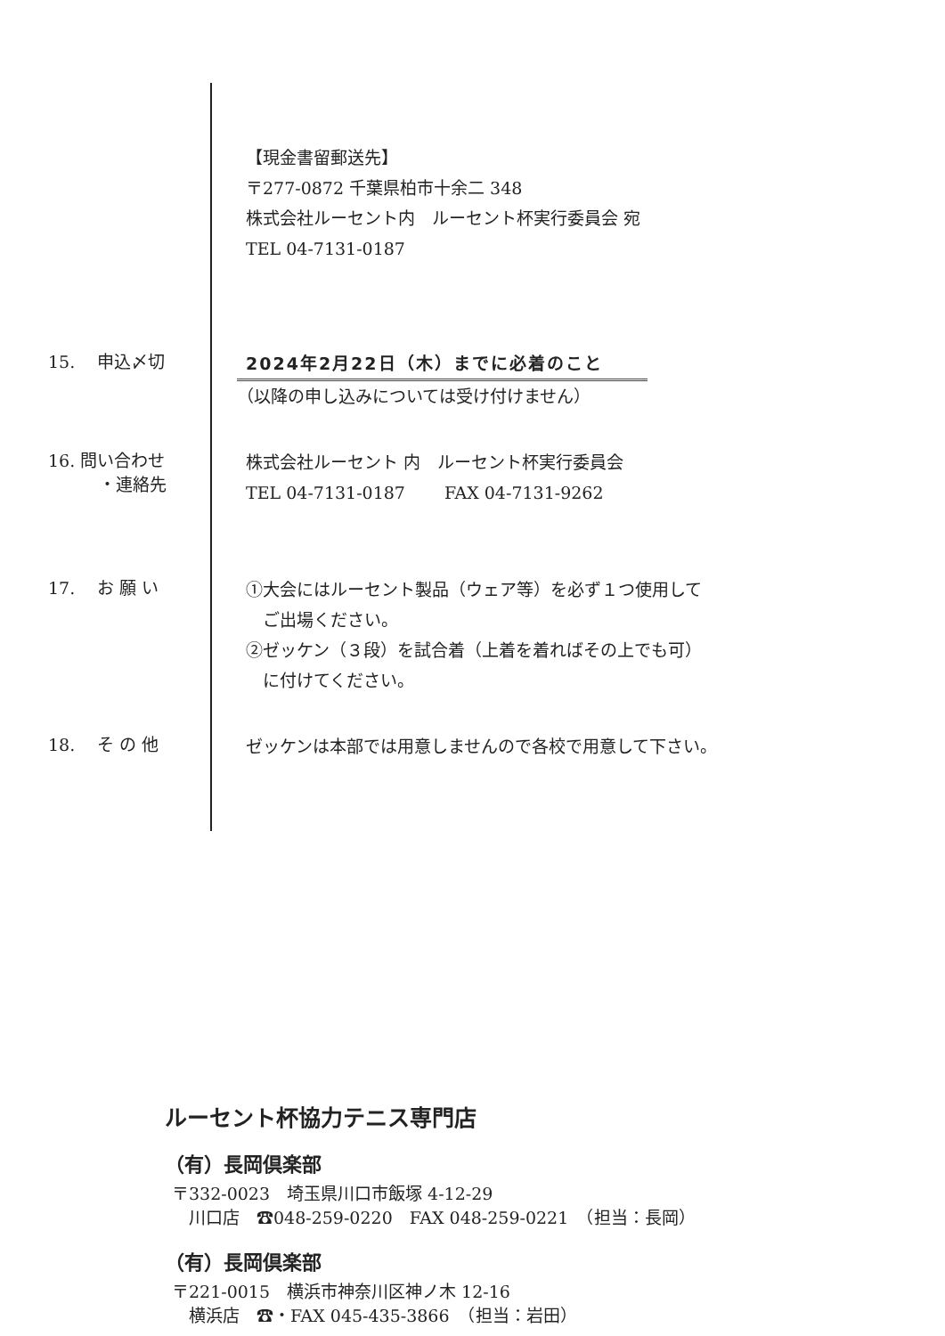【現金書留郵送先】
〒277-0872 千葉県柏市十余二 348
株式会社ルーセント内　ルーセント杯実行委員会 宛
TEL 04-7131-0187
15.　 申込〆切
2024年2月22日（木）までに必着のこと
（以降の申し込みについては受け付けません）
16. 問い合わせ
　　　・連絡先
株式会社ルーセント 内　ルーセント杯実行委員会
TEL 04-7131-0187　　 FAX 04-7131-9262
17.　 お 願 い
①大会にはルーセント製品（ウェア等）を必ず１つ使用して
　ご出場ください。
②ゼッケン（３段）を試合着（上着を着ればその上でも可）
　に付けてください。
18.　 そ の 他
ゼッケンは本部では用意しませんので各校で用意して下さい。
ルーセント杯協力テニス専門店
（有）長岡倶楽部
〒332-0023　埼玉県川口市飯塚 4-12-29
　川口店　☎048-259-0220　FAX 048-259-0221　（担当：長岡）
（有）長岡倶楽部
〒221-0015　横浜市神奈川区神ノ木 12-16
　横浜店　☎・FAX 045-435-3866　（担当：岩田）